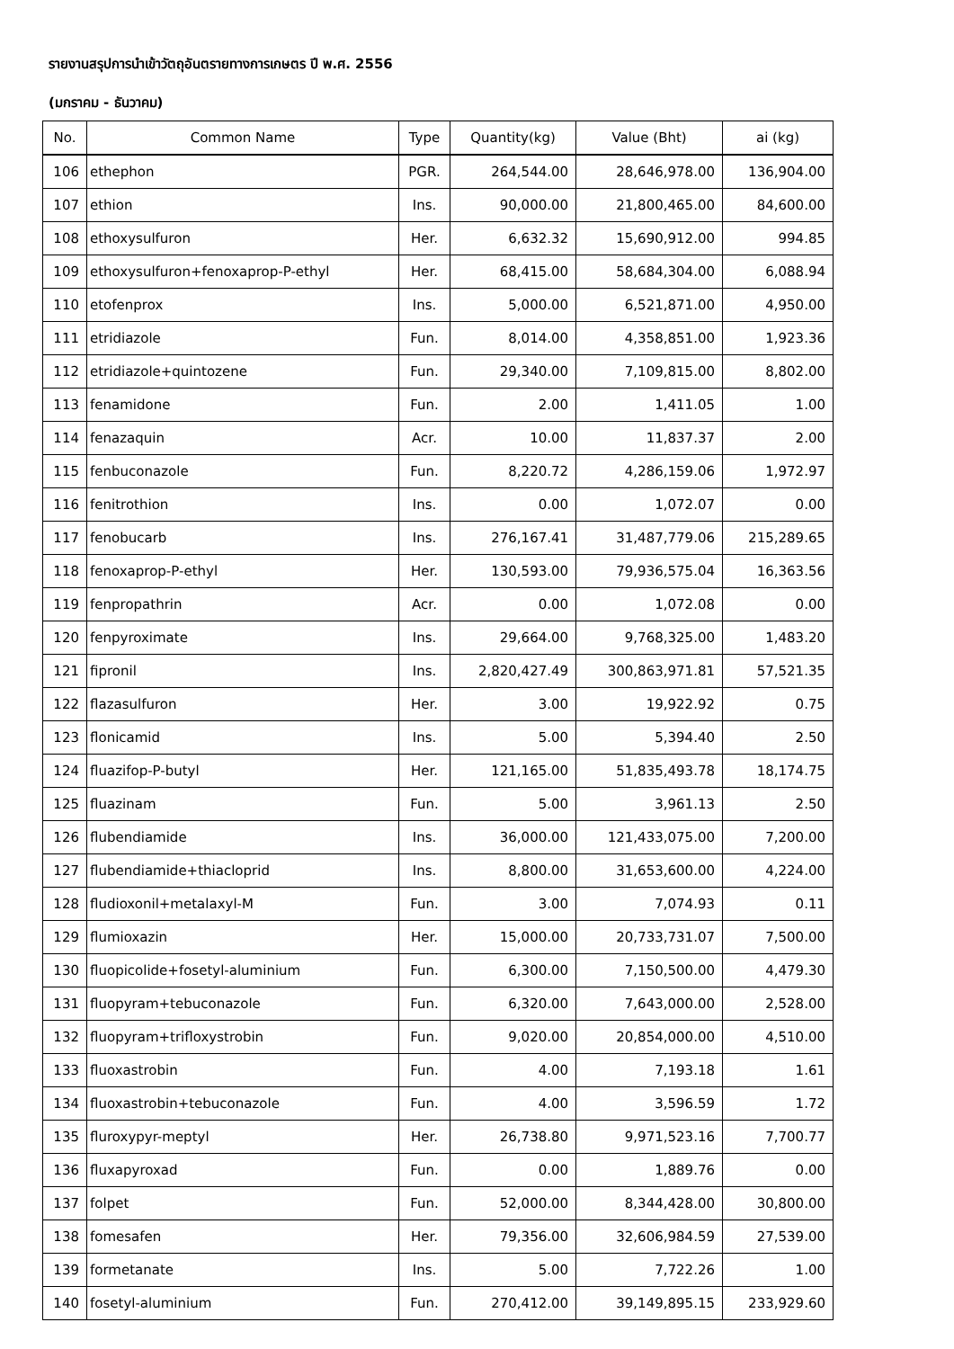รายงานสรุปการนำเข้าวัตถุอันตรายทางการเกษตร ปี พ.ศ. 2556
(มกราคม - ธันวาคม)
| No. | Common Name | Type | Quantity(kg) | Value (Bht) | ai (kg) |
| --- | --- | --- | --- | --- | --- |
| 106 | ethephon | PGR. | 264,544.00 | 28,646,978.00 | 136,904.00 |
| 107 | ethion | Ins. | 90,000.00 | 21,800,465.00 | 84,600.00 |
| 108 | ethoxysulfuron | Her. | 6,632.32 | 15,690,912.00 | 994.85 |
| 109 | ethoxysulfuron+fenoxaprop-P-ethyl | Her. | 68,415.00 | 58,684,304.00 | 6,088.94 |
| 110 | etofenprox | Ins. | 5,000.00 | 6,521,871.00 | 4,950.00 |
| 111 | etridiazole | Fun. | 8,014.00 | 4,358,851.00 | 1,923.36 |
| 112 | etridiazole+quintozene | Fun. | 29,340.00 | 7,109,815.00 | 8,802.00 |
| 113 | fenamidone | Fun. | 2.00 | 1,411.05 | 1.00 |
| 114 | fenazaquin | Acr. | 10.00 | 11,837.37 | 2.00 |
| 115 | fenbuconazole | Fun. | 8,220.72 | 4,286,159.06 | 1,972.97 |
| 116 | fenitrothion | Ins. | 0.00 | 1,072.07 | 0.00 |
| 117 | fenobucarb | Ins. | 276,167.41 | 31,487,779.06 | 215,289.65 |
| 118 | fenoxaprop-P-ethyl | Her. | 130,593.00 | 79,936,575.04 | 16,363.56 |
| 119 | fenpropathrin | Acr. | 0.00 | 1,072.08 | 0.00 |
| 120 | fenpyroximate | Ins. | 29,664.00 | 9,768,325.00 | 1,483.20 |
| 121 | fipronil | Ins. | 2,820,427.49 | 300,863,971.81 | 57,521.35 |
| 122 | flazasulfuron | Her. | 3.00 | 19,922.92 | 0.75 |
| 123 | flonicamid | Ins. | 5.00 | 5,394.40 | 2.50 |
| 124 | fluazifop-P-butyl | Her. | 121,165.00 | 51,835,493.78 | 18,174.75 |
| 125 | fluazinam | Fun. | 5.00 | 3,961.13 | 2.50 |
| 126 | flubendiamide | Ins. | 36,000.00 | 121,433,075.00 | 7,200.00 |
| 127 | flubendiamide+thiacloprid | Ins. | 8,800.00 | 31,653,600.00 | 4,224.00 |
| 128 | fludioxonil+metalaxyl-M | Fun. | 3.00 | 7,074.93 | 0.11 |
| 129 | flumioxazin | Her. | 15,000.00 | 20,733,731.07 | 7,500.00 |
| 130 | fluopicolide+fosetyl-aluminium | Fun. | 6,300.00 | 7,150,500.00 | 4,479.30 |
| 131 | fluopyram+tebuconazole | Fun. | 6,320.00 | 7,643,000.00 | 2,528.00 |
| 132 | fluopyram+trifloxystrobin | Fun. | 9,020.00 | 20,854,000.00 | 4,510.00 |
| 133 | fluoxastrobin | Fun. | 4.00 | 7,193.18 | 1.61 |
| 134 | fluoxastrobin+tebuconazole | Fun. | 4.00 | 3,596.59 | 1.72 |
| 135 | fluroxypyr-meptyl | Her. | 26,738.80 | 9,971,523.16 | 7,700.77 |
| 136 | fluxapyroxad | Fun. | 0.00 | 1,889.76 | 0.00 |
| 137 | folpet | Fun. | 52,000.00 | 8,344,428.00 | 30,800.00 |
| 138 | fomesafen | Her. | 79,356.00 | 32,606,984.59 | 27,539.00 |
| 139 | formetanate | Ins. | 5.00 | 7,722.26 | 1.00 |
| 140 | fosetyl-aluminium | Fun. | 270,412.00 | 39,149,895.15 | 233,929.60 |